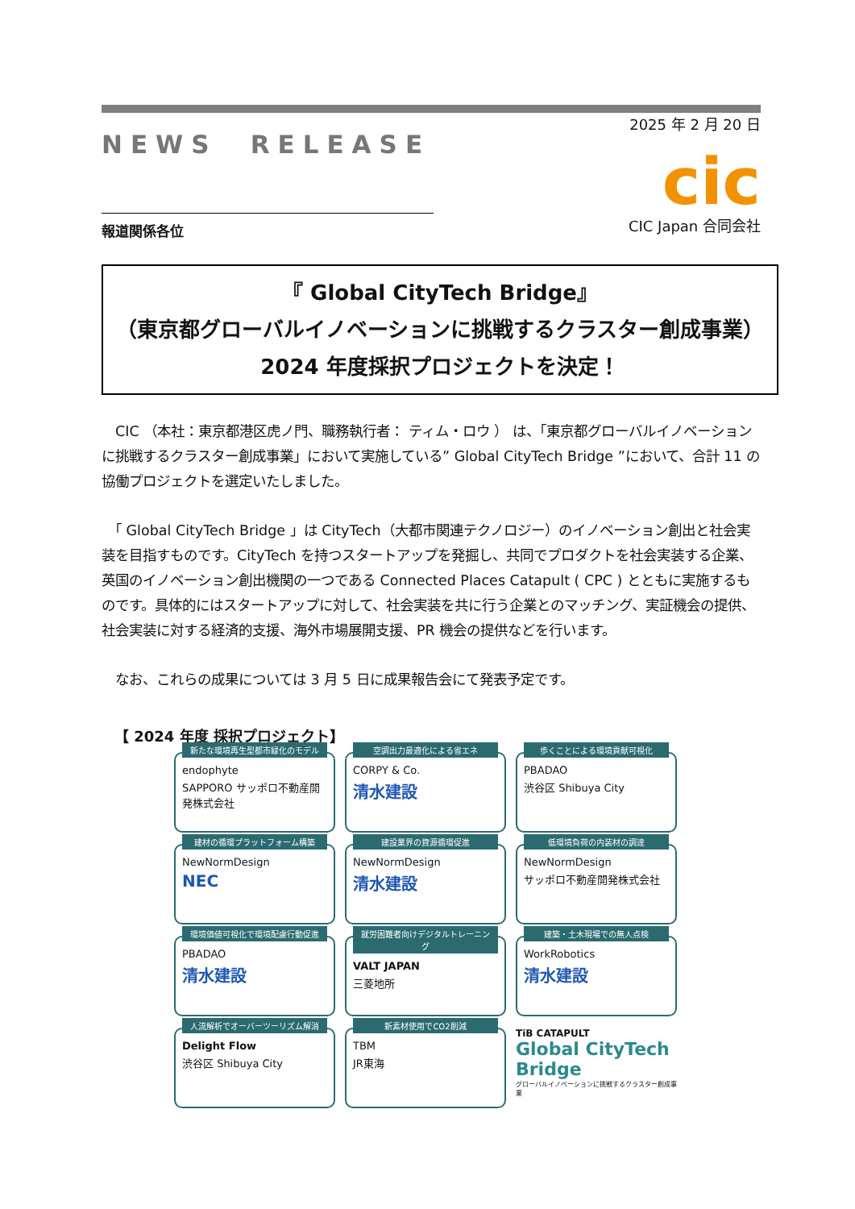NEWS　RELEASE
2025 年 2 月 20 日
cic
CIC Japan 合同会社
報道関係各位
『 Global CityTech Bridge』
（東京都グローバルイノベーションに挑戦するクラスター創成事業）
2024 年度採択プロジェクトを決定！
　CIC （本社：東京都港区虎ノ門、職務執行者： ティム・ロウ ） は、「東京都グローバルイノベーションに挑戦するクラスター創成事業」において実施している” Global CityTech Bridge ”において、合計 11 の協働プロジェクトを選定いたしました。
　「 Global CityTech Bridge 」は CityTech（大都市関連テクノロジー）のイノベーション創出と社会実装を目指すものです。CityTech を持つスタートアップを発掘し、共同でプロダクトを社会実装する企業、英国のイノベーション創出機関の一つである Connected Places Catapult ( CPC ) とともに実施するものです。具体的にはスタートアップに対して、社会実装を共に行う企業とのマッチング、実証機会の提供、社会実装に対する経済的支援、海外市場展開支援、PR 機会の提供などを行います。
　なお、これらの成果については 3 月 5 日に成果報告会にて発表予定です。
【 2024 年度 採択プロジェクト】
新たな環境再生型都市緑化のモデル
endophyte
SAPPORO サッポロ不動産開発株式会社
空調出力最適化による省エネ
CORPY & Co.
清水建設
歩くことによる環境貢献可視化
PBADAO
渋谷区 Shibuya City
建材の循環プラットフォーム構築
NewNormDesign
NEC
建設業界の資源循環促進
NewNormDesign
清水建設
低環境負荷の内装材の調達
NewNormDesign
サッポロ不動産開発株式会社
環境価値可視化で環境配慮行動促進
PBADAO
清水建設
就労困難者向けデジタルトレーニング
VALT JAPAN
三菱地所
建築・土木現場での無人点検
WorkRobotics
清水建設
人流解析でオーバーツーリズム解消
Delight Flow
渋谷区 Shibuya City
新素材使用でCO2削減
TBM
JR東海
TiB CATAPULT
Global CityTech Bridge
グローバルイノベーションに挑戦するクラスター創成事業